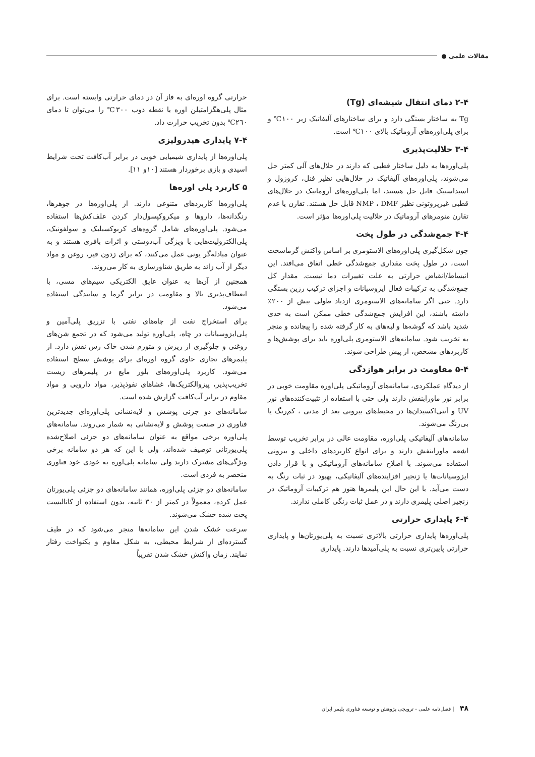مقالات علمی ●
۲-۴ دمای انتقال شیشه‌ای (Tg)
Tg به ساختار بستگی دارد و برای ساختارهای آلیفاتیک زیر ۱۰۰℃ و برای پلی‌اوره‌های آروماتیک بالای ۱۰۰℃ است.
۳-۴ حلالیت‌پذیری
پلی‌اوره‌ها به دلیل ساختار قطبی که دارند در حلال‌های آلی کمتر حل می‌شوند، پلی‌اوره‌های آلیفاتیک در حلال‌هایی نظیر فنل، کروزول و اسیداستیک قابل حل هستند، اما پلی‌اوره‌های آروماتیک در حلال‌های قطبی غیرپروتونی نظیر NMP ، DMF قابل حل هستند. تقارن یا عدم تقارن منومرهای آروماتیک در حلالیت پلی‌اوره‌ها مؤثر است.
۴-۴ جمع‌شدگی در طول پخت
چون شکل‌گیری پلی‌اوره‌های الاستومری بر اساس واکنش گرماسخت است، در طول پخت مقداری جمع‌شدگی خطی اتفاق می‌افتد. این انبساط/انقباض حرارتی به علت تغییرات دما نیست. مقدار کل جمع‌شدگی به ترکیبات فعال ایزوسیانات و اجزای ترکیب رزین بستگی دارد. حتی اگر سامانه‌های الاستومری ازدیاد طولی بیش از ۲۰۰٪ داشته باشند، این افزایش جمع‌شدگی خطی ممکن است به حدی شدید باشد که گوشه‌ها و لبه‌های به کار گرفته شده را پیچانده و منجر به تخریب شود. سامانه‌های الاستومری پلی‌اوره باید برای پوشش‌ها و کاربردهای مشخص، از پیش طراحی شوند.
۵-۴ مقاومت در برابر هوازدگی
از دیدگاه عملکردی، سامانه‌های آروماتیکی پلی‌اوره مقاومت خوبی در برابر نور ماورابنفش دارند ولی حتی با استفاده از تثبیت‌کننده‌های نور UV و آنتی‌اکسیدان‌ها در محیط‌های بیرونی بعد از مدتی ، کم‌رنگ یا بی‌رنگ می‌شوند.
سامانه‌های آلیفاتیکی پلی‌اوره، مقاومت عالی در برابر تخریب توسط اشعه ماورابنفش دارند و برای انواع کاربردهای داخلی و بیرونی استفاده می‌شوند. با اصلاح سامانه‌های آروماتیکی و با قرار دادن ایزوسیانات‌ها یا زنجیر افزاینده‌های آلیفاتیکی، بهبود در ثبات رنگ به دست می‌آید. با این حال این پلیمرها هنوز هم ترکیبات آروماتیک در زنجیر اصلی پلیمری دارند و در عمل ثبات رنگی کاملی ندارند.
۶-۴ پایداری حرارتی
پلی‌اوره‌ها پایداری حرارتی بالاتری نسبت به پلی‌یورتان‌ها و پایداری حرارتی پایین‌تری نسبت به پلی‌آمیدها دارند. پایداری
حرارتی گروه اوره‌ای به فاز آن در دمای حرارتی وابسته است. برای مثال پلی‌هگزامتیلن اوره با نقطه ذوب ۳۰۰℃ را می‌توان تا دمای ۲٦۰℃ بدون تخریب حرارت داد.
۷-۴ پایداری هیدرولیزی
پلی‌اوره‌ها از پایداری شیمیایی خوبی در برابر آب‌کافت تحت شرایط اسیدی و بازی برخوردار هستند [۱۰و ۱۱].
۵ کاربرد پلی اوره‌ها
پلی‌اوره‌ها کاربردهای متنوعی دارند. از پلی‌اوره‌ها در جوهرها، رنگدانه‌ها، داروها و میکروکپسول‌دار کردن علف‌کش‌ها استفاده می‌شود. پلی‌اوره‌های شامل گروه‌های کربوکسیلیک و سولفونیک، پلی‌الکترولیت‌هایی با ویژگی آب‌دوستی و اثرات بافری هستند و به عنوان مبادله‌گر یونی عمل می‌کنند، که برای زدون قیر، روغن و مواد دیگر از آب زائد به طریق شناورسازی به کار می‌روند.
همچنین از آن‌ها به عنوان عایق الکتریکی سیم‌های مسی، با انعطاف‌پذیری بالا و مقاومت در برابر گرما و سایبدگی استفاده می‌شود.
برای استخراج نفت از چاه‌های نفتی با تزریق پلی‌آمین و پلی‌ایزوسیانات در چاه، پلی‌اوره تولید می‌شود که در تجمع شن‌های روغنی و جلوگیری از ریزش و متورم شدن خاک رس نقش دارد. از پلیمرهای تجاری حاوی گروه اوره‌ای برای پوشش سطح استفاده می‌شود. کاربرد پلی‌اوره‌های بلور مایع در پلیمرهای زیست تخریب‌پذیر، پیزوالکتریک‌ها، غشاهای نفوذپذیر، مواد دارویی و مواد مقاوم در برابر آب‌کافت گزارش شده است.
سامانه‌های دو جزئی پوشش و لایه‌نشانی پلی‌اوره‌ای جدیدترین فناوری در صنعت پوشش و لایه‌نشانی به شمار می‌روند. سامانه‌های پلی‌اوره برخی مواقع به عنوان سامانه‌های دو جزئی اصلاح‌شده پلی‌یورتانی توصیف شده‌اند، ولی با این که هر دو سامانه برخی ویژگی‌های مشترک دارند ولی سامانه پلی‌اوره به خودی خود فناوری منحصر به فردی است.
سامانه‌های دو جزئی پلی‌اوره، همانند سامانه‌های دو جزئی پلی‌یورتان عمل کرده، معمولاً در کمتر از ۳۰ ثانیه، بدون استفاده از کاتالیست پخت شده خشک می‌شوند.
سرعت خشک شدن این سامانه‌ها منجر می‌شود که در طیف گسترده‌ای از شرایط محیطی، به شکل مقاوم و یکنواخت رفتار نمایند. زمان واکنش خشک شدن تقریباً
۴۸ | فصل‌نامه علمی - ترویجی پژوهش و توسعه فناوری پلیمر ایران